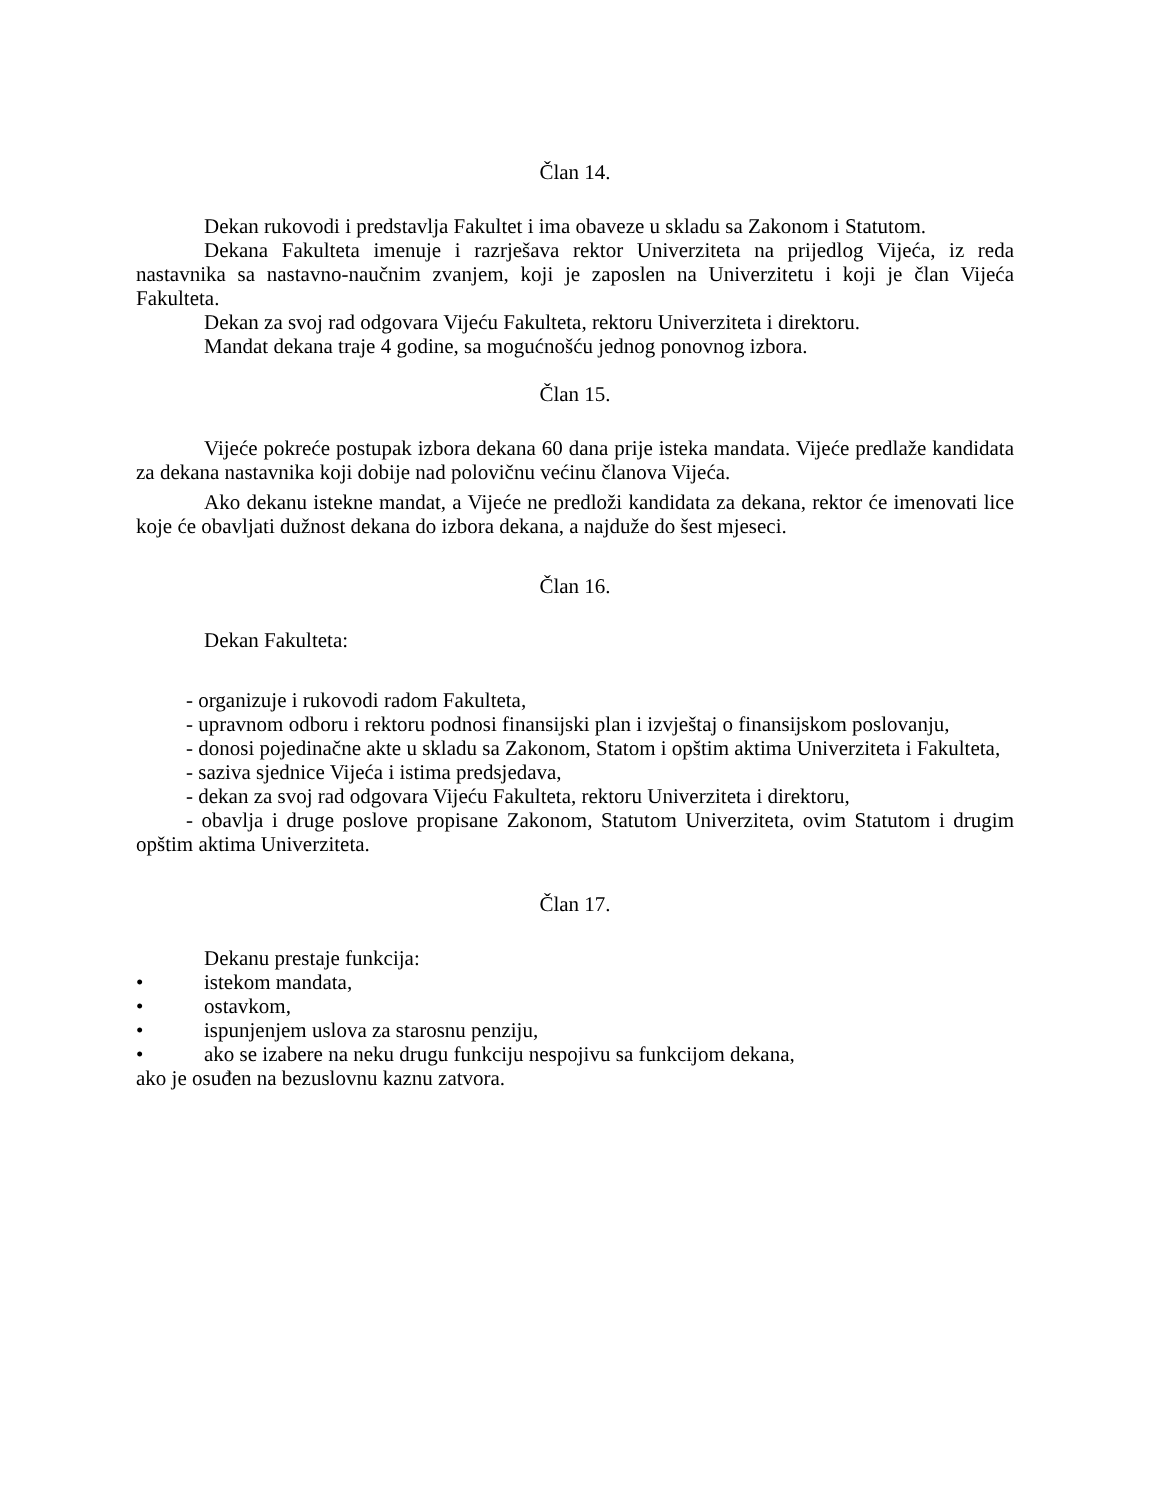Član 14.
Dekan rukovodi i predstavlja Fakultet i ima obaveze u skladu sa Zakonom i Statutom.
Dekana Fakulteta imenuje i razrješava rektor Univerziteta na prijedlog Vijeća, iz reda nastavnika sa nastavno-naučnim zvanjem, koji je zaposlen na Univerzitetu i koji je član Vijeća Fakulteta.
Dekan za svoj rad odgovara Vijeću Fakulteta, rektoru Univerziteta i direktoru.
Mandat dekana traje 4 godine, sa mogućnošću jednog ponovnog izbora.
Član 15.
Vijeće pokreće postupak izbora dekana 60 dana prije isteka mandata. Vijeće predlaže kandidata za dekana nastavnika koji dobije nad polovičnu većinu članova Vijeća.
Ako dekanu istekne mandat, a Vijeće ne predloži kandidata za dekana, rektor će imenovati lice koje će obavljati dužnost dekana do izbora dekana, a najduže do šest mjeseci.
Član 16.
Dekan Fakulteta:
- organizuje i rukovodi radom Fakulteta,
- upravnom odboru i rektoru podnosi finansijski plan i izvještaj o finansijskom poslovanju,
- donosi pojedinačne akte u skladu sa Zakonom, Statom i opštim aktima Univerziteta i Fakulteta,
- saziva sjednice Vijeća i istima predsjedava,
- dekan za svoj rad odgovara Vijeću Fakulteta, rektoru Univerziteta i direktoru,
- obavlja i druge poslove propisane Zakonom, Statutom Univerziteta, ovim Statutom i drugim opštim aktima Univerziteta.
Član 17.
Dekanu prestaje funkcija:
• istekom mandata,
• ostavkom,
• ispunjenjem uslova za starosnu penziju,
• ako se izabere na neku drugu funkciju nespojivu sa funkcijom dekana,
ako je osuđen na bezuslovnu kaznu zatvora.